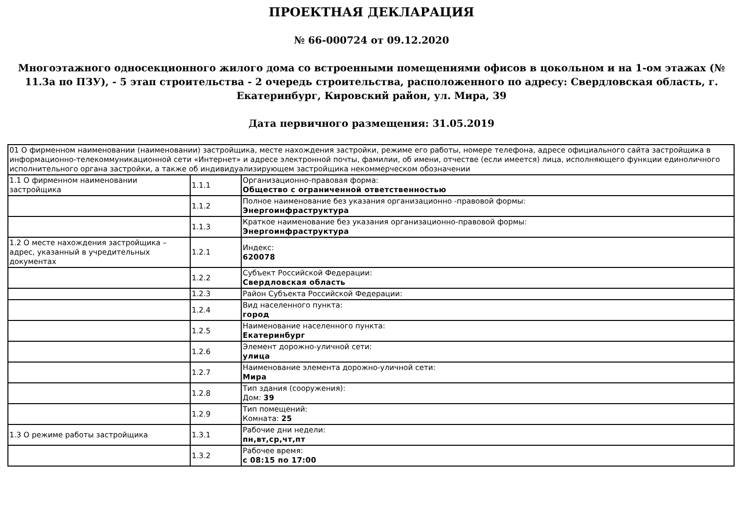ПРОЕКТНАЯ ДЕКЛАРАЦИЯ
№ 66-000724 от 09.12.2020
Многоэтажного односекционного жилого дома со встроенными помещениями офисов в цокольном и на 1-ом этажах (№ 11.3а по ПЗУ), - 5 этап строительства - 2 очередь строительства, расположенного по адресу: Свердловская область, г. Екатеринбург, Кировский район, ул. Мира, 39
Дата первичного размещения: 31.05.2019
| 01 О фирменном наименовании (наименовании) застройщика, месте нахождения застройки, режиме его работы, номере телефона, адресе официального сайта застройщика в информационно-телекоммуникационной сети «Интернет» и адресе электронной почты, фамилии, об имени, отчестве (если имеется) лица, исполняющего функции единоличного исполнительного органа застройки, а также об индивидуализирующем застройщика некоммерческом обозначении | | |
| 1.1 О фирменном наименовании застройщика | 1.1.1 | Организационно-правовая форма: Общество с ограниченной ответственностью |
| | 1.1.2 | Полное наименование без указания организационно -правовой формы: Энергоинфраструктура |
| | 1.1.3 | Краткое наименование без указания организационно-правовой формы: Энергоинфраструктура |
| 1.2 О месте нахождения застройщика – адрес, указанный в учредительных документах | 1.2.1 | Индекс: 620078 |
| | 1.2.2 | Субъект Российской Федерации: Свердловская область |
| | 1.2.3 | Район Субъекта Российской Федерации: |
| | 1.2.4 | Вид населенного пункта: город |
| | 1.2.5 | Наименование населенного пункта: Екатеринбург |
| | 1.2.6 | Элемент дорожно-уличной сети: улица |
| | 1.2.7 | Наименование элемента дорожно-уличной сети: Мира |
| | 1.2.8 | Тип здания (сооружения): Дом: 39 |
| | 1.2.9 | Тип помещений: Комната: 25 |
| 1.3 О режиме работы застройщика | 1.3.1 | Рабочие дни недели: пн,вт,ср,чт,пт |
| | 1.3.2 | Рабочее время: с 08:15 по 17:00 |